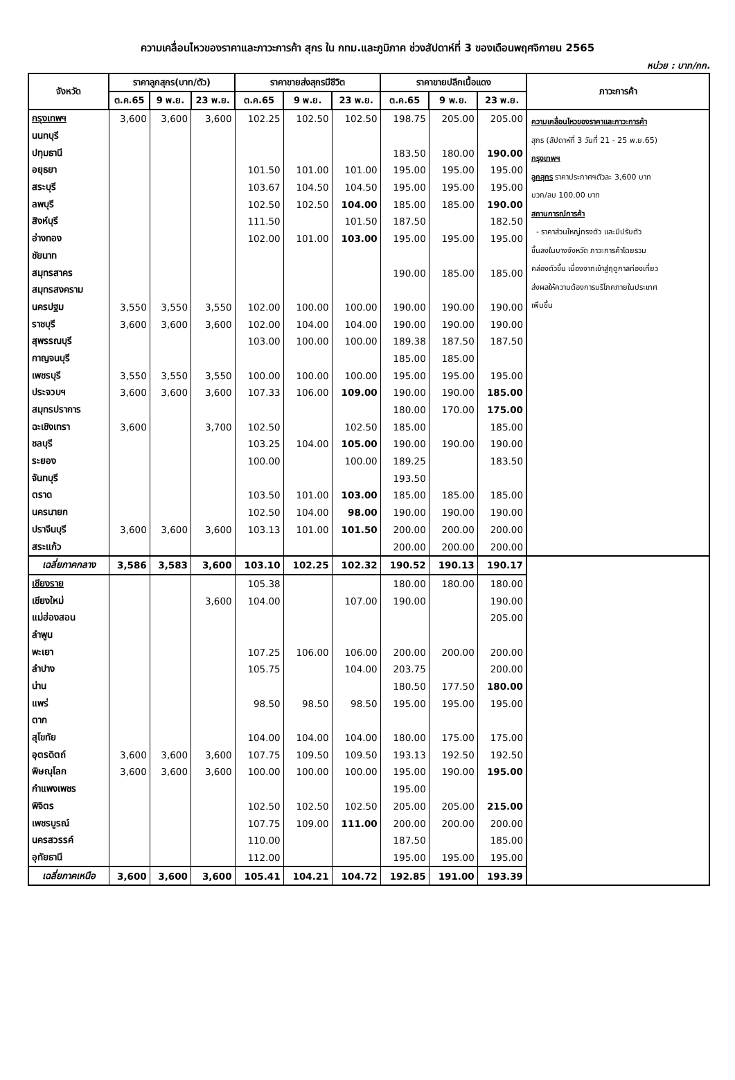ความเคลื่อนไหวของราคาและภาวะการค้า สุกร ใน กทม.และภูมิภาค ช่วงสัปดาห์ที่ 3 ของเดือนพฤศจิกายน 2565
หน่วย : บาท/กก.
| จังหวัด | ราคาลูกสุกร(บาท/ตัว) | | | ราคาขายส่งสุกรมีชีวิต | | | ราคาขายปลีกเนื้อแดง | | | ภาวะการค้า |
| --- | --- | --- | --- | --- | --- | --- | --- | --- | --- | --- |
| | ต.ค.65 | 9 พ.ย. | 23 พ.ย. | ต.ค.65 | 9 พ.ย. | 23 พ.ย. | ต.ค.65 | 9 พ.ย. | 23 พ.ย. | |
| กรุงเทพฯ | 3,600 | 3,600 | 3,600 | 102.25 | 102.50 | 102.50 | 198.75 | 205.00 | 205.00 | ความเคลื่อนไหวของราคาและภาวะการค้า สุกร (สัปดาห์ที่ 3 วันที่ 21 - 25 พ.ย.65) กรุงเทพฯ ลูกสุกร ราคาประกาศฯตัวละ 3,600 บาท บวก/ลบ 100.00 บาท สถานการณ์การค้า - ราคาส่วนใหญ่ทรงตัว และมีปรับตัว ขึ้นลงในบางจังหวัด ภาวะการค้าโดยรวม คล่องตัวขึ้น เนื่องจากเข้าสู่ฤดูกาลท่องเที่ยว ส่งผลให้ความต้องการบริโภคภายในประเทศ เพิ่มขึ้น |
| นนทบุรี | | | | | | | | | | |
| ปทุมธานี | | | | | | | 183.50 | 180.00 | 190.00 | |
| อยุธยา | | | | 101.50 | 101.00 | 101.00 | 195.00 | 195.00 | 195.00 | |
| สระบุรี | | | | 103.67 | 104.50 | 104.50 | 195.00 | 195.00 | 195.00 | |
| ลพบุรี | | | | 102.50 | 102.50 | 104.00 | 185.00 | 185.00 | 190.00 | |
| สิงห์บุรี | | | | 111.50 | | 101.50 | 187.50 | | 182.50 | |
| อ่างทอง | | | | 102.00 | 101.00 | 103.00 | 195.00 | 195.00 | 195.00 | |
| ชัยนาท | | | | | | | | | | |
| สมุทรสาคร | | | | | | | 190.00 | 185.00 | 185.00 | |
| สมุทรสงคราม | | | | | | | | | | |
| นครปฐม | 3,550 | 3,550 | 3,550 | 102.00 | 100.00 | 100.00 | 190.00 | 190.00 | 190.00 | |
| ราชบุรี | 3,600 | 3,600 | 3,600 | 102.00 | 104.00 | 104.00 | 190.00 | 190.00 | 190.00 | |
| สุพรรณบุรี | | | | 103.00 | 100.00 | 100.00 | 189.38 | 187.50 | 187.50 | |
| กาญจนบุรี | | | | | | | 185.00 | 185.00 | | |
| เพชรบุรี | 3,550 | 3,550 | 3,550 | 100.00 | 100.00 | 100.00 | 195.00 | 195.00 | 195.00 | |
| ประจวบฯ | 3,600 | 3,600 | 3,600 | 107.33 | 106.00 | 109.00 | 190.00 | 190.00 | 185.00 | |
| สมุทรปราการ | | | | | | | 180.00 | 170.00 | 175.00 | |
| ฉะเชิงเทรา | 3,600 | | 3,700 | 102.50 | | 102.50 | 185.00 | | 185.00 | |
| ชลบุรี | | | | 103.25 | 104.00 | 105.00 | 190.00 | 190.00 | 190.00 | |
| ระยอง | | | | 100.00 | | 100.00 | 189.25 | | 183.50 | |
| จันทบุรี | | | | | | | 193.50 | | | |
| ตราด | | | | 103.50 | 101.00 | 103.00 | 185.00 | 185.00 | 185.00 | |
| นครนายก | | | | 102.50 | 104.00 | 98.00 | 190.00 | 190.00 | 190.00 | |
| ปราจีนบุรี | 3,600 | 3,600 | 3,600 | 103.13 | 101.00 | 101.50 | 200.00 | 200.00 | 200.00 | |
| สระแก้ว | | | | | | | 200.00 | 200.00 | 200.00 | |
| เฉลี่ยภาคกลาง | 3,586 | 3,583 | 3,600 | 103.10 | 102.25 | 102.32 | 190.52 | 190.13 | 190.17 | |
| เชียงราย | | | | 105.38 | | | 180.00 | 180.00 | 180.00 | |
| เชียงใหม่ | | | 3,600 | 104.00 | | 107.00 | 190.00 | | 190.00 | |
| แม่ฮ่องสอน | | | | | | | | | 205.00 | |
| ลำพูน | | | | | | | | | | |
| พะเยา | | | | 107.25 | 106.00 | 106.00 | 200.00 | 200.00 | 200.00 | |
| ลำปาง | | | | 105.75 | | 104.00 | 203.75 | | 200.00 | |
| น่าน | | | | | | | 180.50 | 177.50 | 180.00 | |
| แพร่ | | | | 98.50 | 98.50 | 98.50 | 195.00 | 195.00 | 195.00 | |
| ตาก | | | | | | | | | | |
| สุโขทัย | | | | 104.00 | 104.00 | 104.00 | 180.00 | 175.00 | 175.00 | |
| อุตรดิตถ์ | 3,600 | 3,600 | 3,600 | 107.75 | 109.50 | 109.50 | 193.13 | 192.50 | 192.50 | |
| พิษณุโลก | 3,600 | 3,600 | 3,600 | 100.00 | 100.00 | 100.00 | 195.00 | 190.00 | 195.00 | |
| กำแพงเพชร | | | | | | | 195.00 | | | |
| พิจิตร | | | | 102.50 | 102.50 | 102.50 | 205.00 | 205.00 | 215.00 | |
| เพชรบูรณ์ | | | | 107.75 | 109.00 | 111.00 | 200.00 | 200.00 | 200.00 | |
| นครสวรรค์ | | | | 110.00 | | | 187.50 | | 185.00 | |
| อุทัยธานี | | | | 112.00 | | | 195.00 | 195.00 | 195.00 | |
| เฉลี่ยภาคเหนือ | 3,600 | 3,600 | 3,600 | 105.41 | 104.21 | 104.72 | 192.85 | 191.00 | 193.39 | |